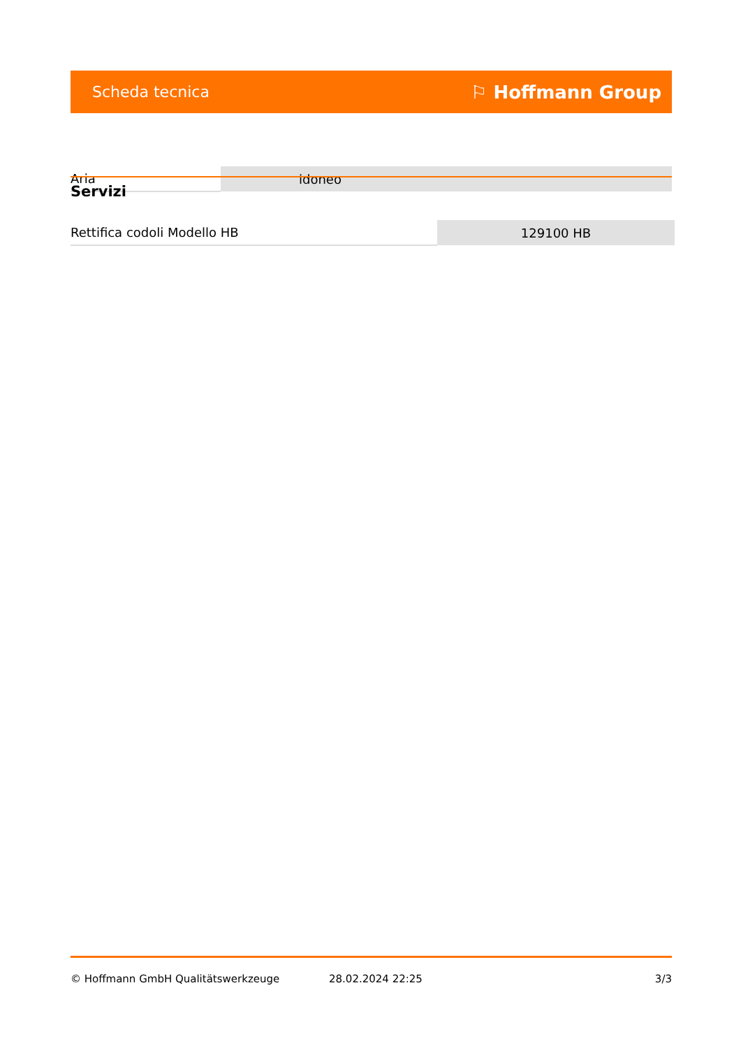Scheda tecnica ⚐ Hoffmann Group
| Aria | idoneo |
Servizi
| Rettifica codoli Modello HB | 129100 HB |
© Hoffmann GmbH Qualitätswerkzeuge 28.02.2024 22:25 3/3